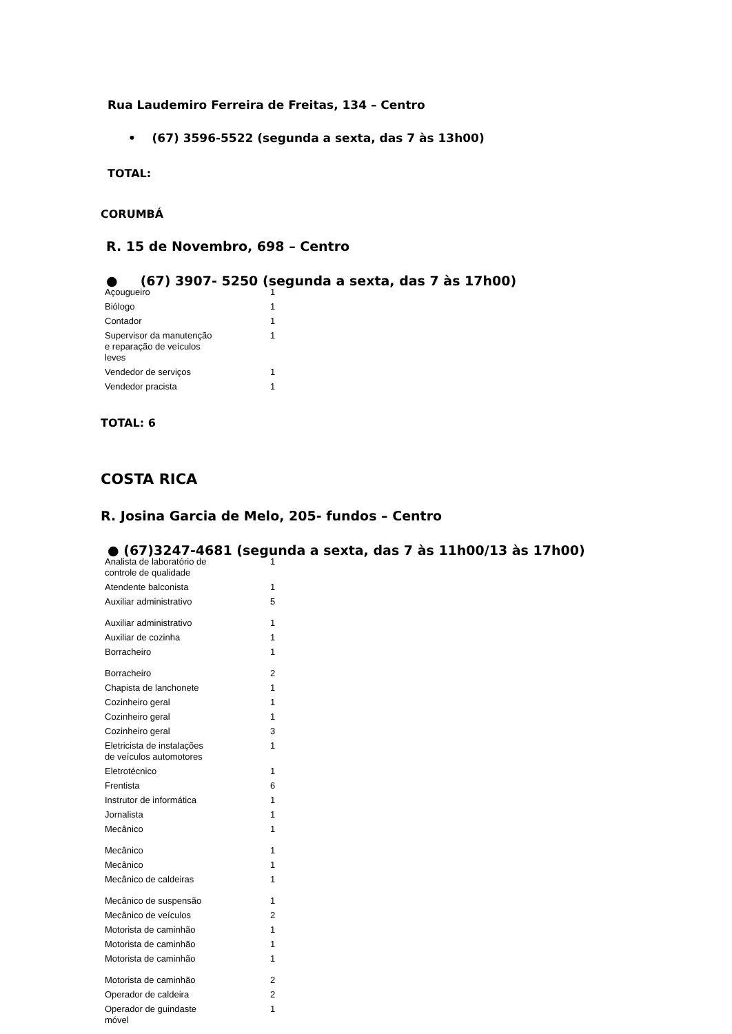Rua Laudemiro Ferreira de Freitas, 134 – Centro
• (67) 3596-5522 (segunda a sexta, das 7 às 13h00)
TOTAL:
CORUMBÁ
R. 15 de Novembro, 698 – Centro
● (67) 3907- 5250 (segunda a sexta, das 7 às 17h00)
| Açougueiro | 1 |
| Biólogo | 1 |
| Contador | 1 |
| Supervisor da manutenção e reparação de veículos leves | 1 |
| Vendedor de serviços | 1 |
| Vendedor pracista | 1 |
TOTAL: 6
COSTA RICA
R. Josina Garcia de Melo, 205- fundos – Centro
● (67)3247-4681 (segunda a sexta, das 7 às 11h00/13 às 17h00)
| Analista de laboratório de controle de qualidade | 1 |
| Atendente balconista | 1 |
| Auxiliar administrativo | 5 |
| Auxiliar administrativo | 1 |
| Auxiliar de cozinha | 1 |
| Borracheiro | 1 |
| Borracheiro | 2 |
| Chapista de lanchonete | 1 |
| Cozinheiro geral | 1 |
| Cozinheiro geral | 1 |
| Cozinheiro geral | 3 |
| Eletricista de instalações de veículos automotores | 1 |
| Eletrotécnico | 1 |
| Frentista | 6 |
| Instrutor de informática | 1 |
| Jornalista | 1 |
| Mecânico | 1 |
| Mecânico | 1 |
| Mecânico | 1 |
| Mecânico de caldeiras | 1 |
| Mecânico de suspensão | 1 |
| Mecânico de veículos | 2 |
| Motorista de caminhão | 1 |
| Motorista de caminhão | 1 |
| Motorista de caminhão | 1 |
| Motorista de caminhão | 2 |
| Operador de caldeira | 2 |
| Operador de guindaste móvel | 1 |